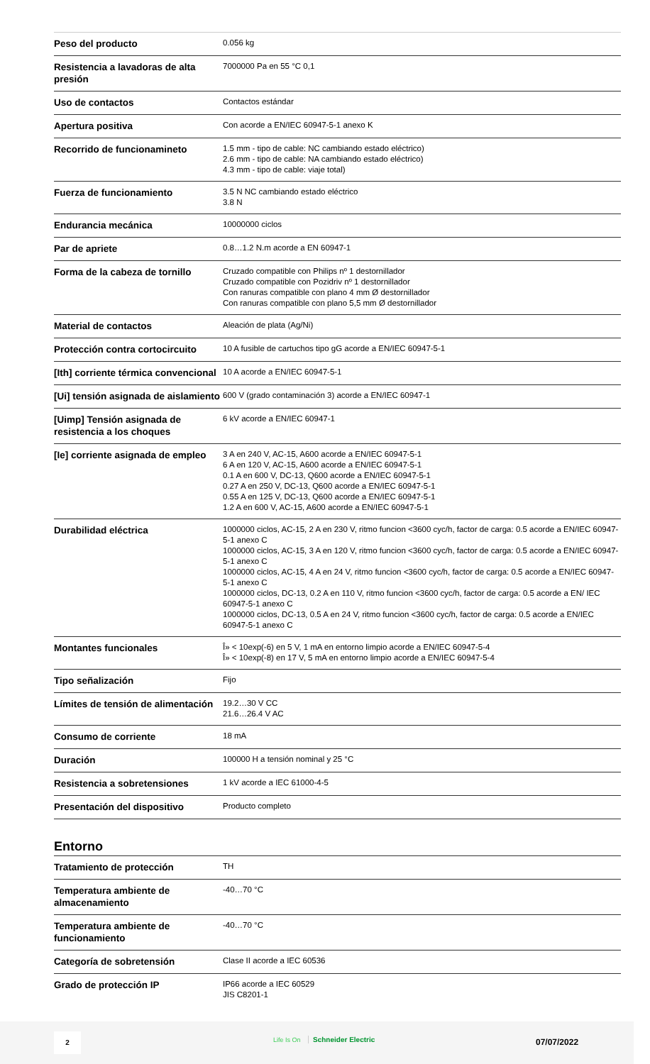| Peso del producto | 0.056 kg |
| Resistencia a lavadoras de alta presión | 7000000 Pa en 55 °C 0,1 |
| Uso de contactos | Contactos estándar |
| Apertura positiva | Con acorde a EN/IEC 60947-5-1 anexo K |
| Recorrido de funcionamineto | 1.5 mm - tipo de cable: NC cambiando estado eléctrico) 2.6 mm - tipo de cable: NA cambiando estado eléctrico) 4.3 mm - tipo de cable: viaje total) |
| Fuerza de funcionamiento | 3.5 N NC cambiando estado eléctrico 3.8 N |
| Endurancia mecánica | 10000000 ciclos |
| Par de apriete | 0.8…1.2 N.m acorde a EN 60947-1 |
| Forma de la cabeza de tornillo | Cruzado compatible con Philips nº 1 destornillador Cruzado compatible con Pozidriv nº 1 destornillador Con ranuras compatible con plano 4 mm Ø destornillador Con ranuras compatible con plano 5,5 mm Ø destornillador |
| Material de contactos | Aleación de plata (Ag/Ni) |
| Protección contra cortocircuito | 10 A fusible de cartuchos tipo gG acorde a EN/IEC 60947-5-1 |
| [Ith] corriente térmica convencional | 10 A acorde a EN/IEC 60947-5-1 |
| [Ui] tensión asignada de aislamiento | 600 V (grado contaminación 3) acorde a EN/IEC 60947-1 |
| [Uimp] Tensión asignada de resistencia a los choques | 6 kV acorde a EN/IEC 60947-1 |
| [Ie] corriente asignada de empleo | 3 A en 240 V, AC-15, A600 acorde a EN/IEC 60947-5-1 6 A en 120 V, AC-15, A600 acorde a EN/IEC 60947-5-1 0.1 A en 600 V, DC-13, Q600 acorde a EN/IEC 60947-5-1 0.27 A en 250 V, DC-13, Q600 acorde a EN/IEC 60947-5-1 0.55 A en 125 V, DC-13, Q600 acorde a EN/IEC 60947-5-1 1.2 A en 600 V, AC-15, A600 acorde a EN/IEC 60947-5-1 |
| Durabilidad eléctrica | 1000000 ciclos, AC-15, 2 A en 230 V, ritmo funcion <3600 cyc/h, factor de carga: 0.5 acorde a EN/IEC 60947-5-1 anexo C 1000000 ciclos, AC-15, 3 A en 120 V, ritmo funcion <3600 cyc/h, factor de carga: 0.5 acorde a EN/IEC 60947-5-1 anexo C 1000000 ciclos, AC-15, 4 A en 24 V, ritmo funcion <3600 cyc/h, factor de carga: 0.5 acorde a EN/IEC 60947-5-1 anexo C 1000000 ciclos, DC-13, 0.2 A en 110 V, ritmo funcion <3600 cyc/h, factor de carga: 0.5 acorde a EN/ IEC 60947-5-1 anexo C 1000000 ciclos, DC-13, 0.5 A en 24 V, ritmo funcion <3600 cyc/h, factor de carga: 0.5 acorde a EN/IEC 60947-5-1 anexo C |
| Montantes funcionales | Î» < 10exp(-6) en 5 V, 1 mA en entorno limpio acorde a EN/IEC 60947-5-4 Î» < 10exp(-8) en 17 V, 5 mA en entorno limpio acorde a EN/IEC 60947-5-4 |
| Tipo señalización | Fijo |
| Límites de tensión de alimentación | 19.2…30 V CC 21.6…26.4 V AC |
| Consumo de corriente | 18 mA |
| Duración | 100000 H a tensión nominal y 25 °C |
| Resistencia a sobretensiones | 1 kV acorde a IEC 61000-4-5 |
| Presentación del dispositivo | Producto completo |
Entorno
| Tratamiento de protección | TH |
| Temperatura ambiente de almacenamiento | -40…70 °C |
| Temperatura ambiente de funcionamiento | -40…70 °C |
| Categoría de sobretensión | Clase II acorde a IEC 60536 |
| Grado de protección IP | IP66 acorde a IEC 60529 JIS C8201-1 |
2 Life Is On Schneider Electric 07/07/2022